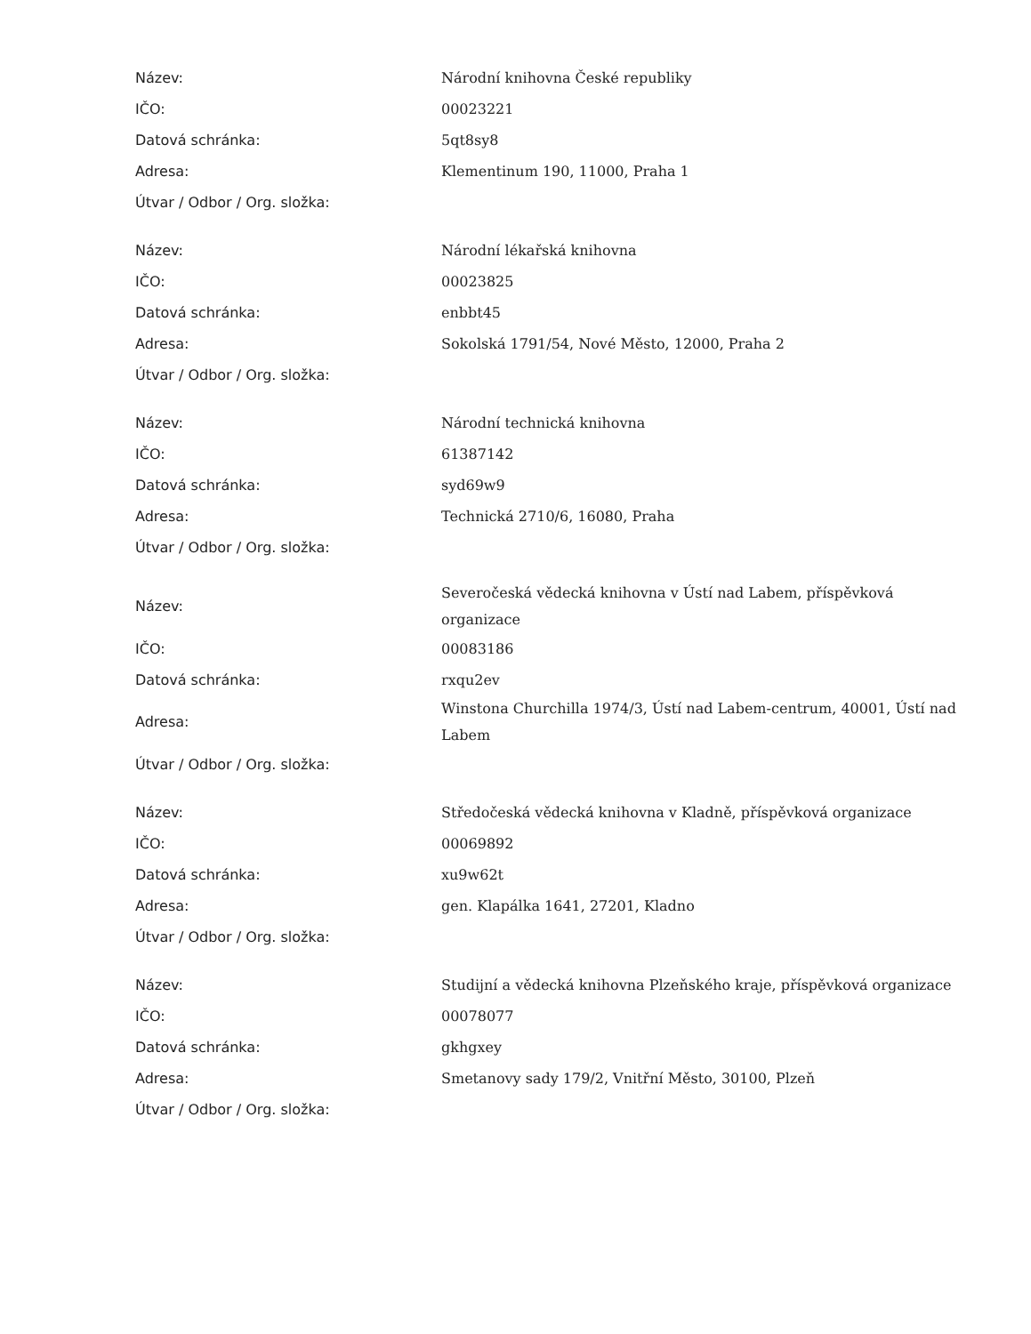| Název: | Národní knihovna České republiky |
| IČO: | 00023221 |
| Datová schránka: | 5qt8sy8 |
| Adresa: | Klementinum 190, 11000, Praha 1 |
| Útvar / Odbor / Org. složka: | |
| Název: | Národní lékařská knihovna |
| IČO: | 00023825 |
| Datová schránka: | enbbt45 |
| Adresa: | Sokolská 1791/54, Nové Město, 12000, Praha 2 |
| Útvar / Odbor / Org. složka: | |
| Název: | Národní technická knihovna |
| IČO: | 61387142 |
| Datová schránka: | syd69w9 |
| Adresa: | Technická 2710/6, 16080, Praha |
| Útvar / Odbor / Org. složka: | |
| Název: | Severočeská vědecká knihovna v Ústí nad Labem, příspěvková organizace |
| IČO: | 00083186 |
| Datová schránka: | rxqu2ev |
| Adresa: | Winstona Churchilla 1974/3, Ústí nad Labem-centrum, 40001, Ústí nad Labem |
| Útvar / Odbor / Org. složka: | |
| Název: | Středočeská vědecká knihovna v Kladně, příspěvková organizace |
| IČO: | 00069892 |
| Datová schránka: | xu9w62t |
| Adresa: | gen. Klapálka 1641, 27201, Kladno |
| Útvar / Odbor / Org. složka: | |
| Název: | Studijní a vědecká knihovna Plzeňského kraje, příspěvková organizace |
| IČO: | 00078077 |
| Datová schránka: | gkhgxey |
| Adresa: | Smetanovy sady 179/2, Vnitřní Město, 30100, Plzeň |
| Útvar / Odbor / Org. složka: | |